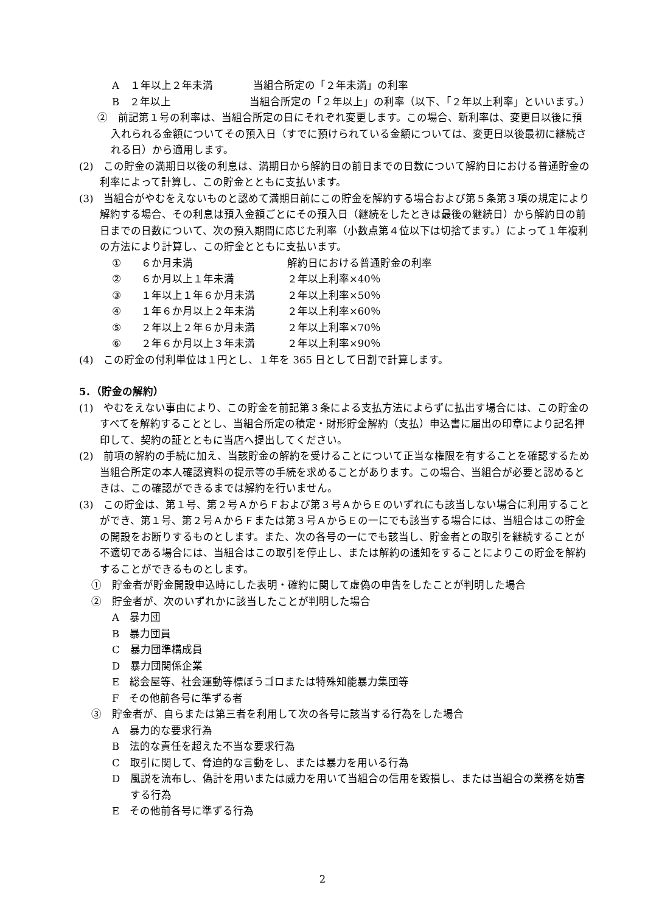A １年以上２年未満 当組合所定の「２年未満」の利率
B ２年以上 当組合所定の「２年以上」の利率（以下、「２年以上利率」といいます。）
②　前記第１号の利率は、当組合所定の日にそれぞれ変更します。この場合、新利率は、変更日以後に預入れられる金額についてその預入日（すでに預けられている金額については、変更日以後最初に継続される日）から適用します。
(2)　この貯金の満期日以後の利息は、満期日から解約日の前日までの日数について解約日における普通貯金の利率によって計算し、この貯金とともに支払います。
(3)　当組合がやむをえないものと認めて満期日前にこの貯金を解約する場合および第５条第３項の規定により解約する場合、その利息は預入金額ごとにその預入日（継続をしたときは最後の継続日）から解約日の前日までの日数について、次の預入期間に応じた利率（小数点第４位以下は切捨てます。）によって１年複利の方法により計算し、この貯金とともに支払います。
① ６か月未満 解約日における普通貯金の利率
② ６か月以上１年未満 ２年以上利率×40％
③ １年以上１年６か月未満 ２年以上利率×50％
④ １年６か月以上２年未満 ２年以上利率×60％
⑤ ２年以上２年６か月未満 ２年以上利率×70％
⑥ ２年６か月以上３年未満 ２年以上利率×90％
(4)　この貯金の付利単位は１円とし、１年を 365 日として日割で計算します。
5．（貯金の解約）
(1)　やむをえない事由により、この貯金を前記第３条による支払方法によらずに払出す場合には、この貯金のすべてを解約することとし、当組合所定の積定・財形貯金解約（支払）申込書に届出の印章により記名押印して、契約の証とともに当店へ提出してください。
(2)　前項の解約の手続に加え、当該貯金の解約を受けることについて正当な権限を有することを確認するため当組合所定の本人確認資料の提示等の手続を求めることがあります。この場合、当組合が必要と認めるときは、この確認ができるまでは解約を行いません。
(3)　この貯金は、第１号、第２号ＡからＦおよび第３号ＡからＥのいずれにも該当しない場合に利用することができ、第１号、第２号ＡからＦまたは第３号ＡからＥの一にでも該当する場合には、当組合はこの貯金の開設をお断りするものとします。また、次の各号の一にでも該当し、貯金者との取引を継続することが不適切である場合には、当組合はこの取引を停止し、または解約の通知をすることによりこの貯金を解約することができるものとします。
①　貯金者が貯金開設申込時にした表明・確約に関して虚偽の申告をしたことが判明した場合
②　貯金者が、次のいずれかに該当したことが判明した場合
A　暴力団
B　暴力団員
C　暴力団準構成員
D　暴力団関係企業
E　総会屋等、社会運動等標ぼうゴロまたは特殊知能暴力集団等
F　その他前各号に準ずる者
③　貯金者が、自らまたは第三者を利用して次の各号に該当する行為をした場合
A　暴力的な要求行為
B　法的な責任を超えた不当な要求行為
C　取引に関して、脅迫的な言動をし、または暴力を用いる行為
D　風説を流布し、偽計を用いまたは威力を用いて当組合の信用を毀損し、または当組合の業務を妨害する行為
E　その他前各号に準ずる行為
2